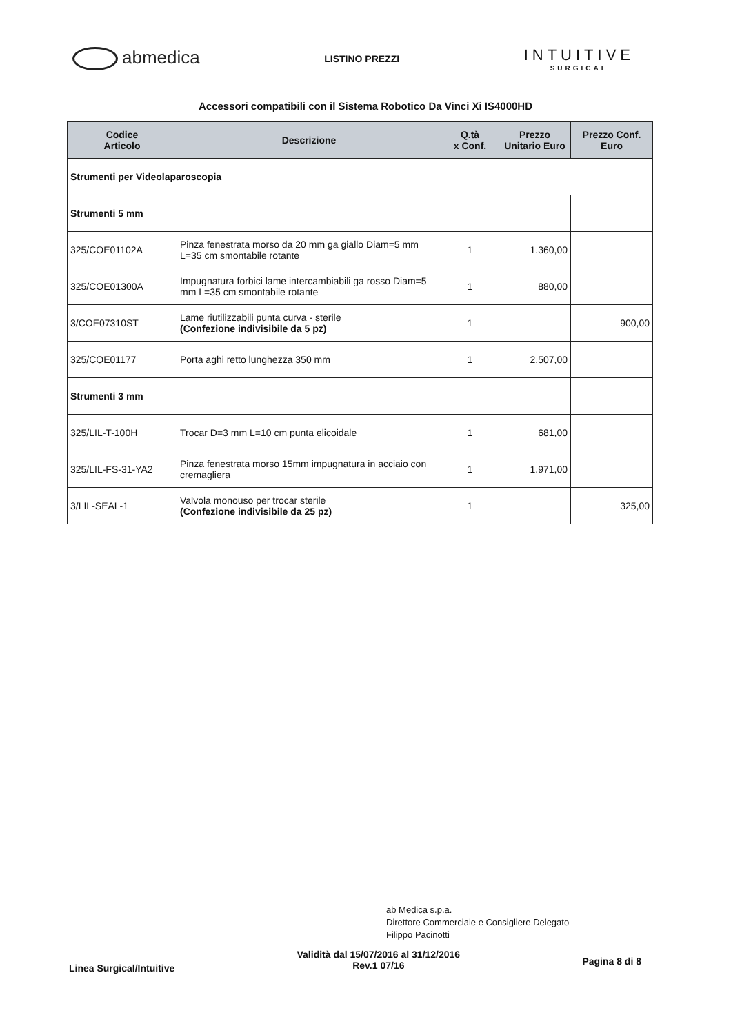abmedica
LISTINO PREZZI
INTUITIVE
SURGICAL
Accessori compatibili con il Sistema Robotico Da Vinci Xi IS4000HD
| Codice Articolo | Descrizione | Q.tà x Conf. | Prezzo Unitario Euro | Prezzo Conf. Euro |
| --- | --- | --- | --- | --- |
| Strumenti per Videolaparoscopia | | | | |
| Strumenti 5 mm | | | | |
| 325/COE01102A | Pinza fenestrata morso da 20 mm ga giallo Diam=5 mm L=35 cm smontabile rotante | 1 | 1.360,00 | |
| 325/COE01300A | Impugnatura forbici lame intercambiabili ga rosso Diam=5 mm L=35 cm smontabile rotante | 1 | 880,00 | |
| 3/COE07310ST | Lame riutilizzabili punta curva - sterile (Confezione indivisibile da 5 pz) | 1 | | 900,00 |
| 325/COE01177 | Porta aghi retto lunghezza 350 mm | 1 | 2.507,00 | |
| Strumenti 3 mm | | | | |
| 325/LIL-T-100H | Trocar D=3 mm L=10 cm punta elicoidale | 1 | 681,00 | |
| 325/LIL-FS-31-YA2 | Pinza fenestrata morso 15mm impugnatura in acciaio con cremagliera | 1 | 1.971,00 | |
| 3/LIL-SEAL-1 | Valvola monouso per trocar sterile (Confezione indivisibile da 25 pz) | 1 | | 325,00 |
ab Medica s.p.a.
Direttore Commerciale e Consigliere Delegato
Filippo Pacinotti
Linea Surgical/Intuitive
Validità dal 15/07/2016 al 31/12/2016
Rev.1 07/16
Pagina 8 di 8